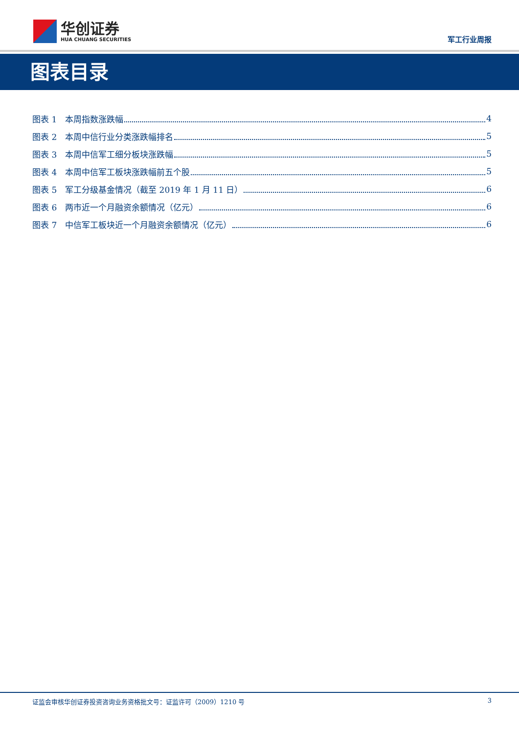华创证券
HUA CHUANG SECURITIES
军工行业周报
图表目录
图表 1　本周指数涨跌幅 4
图表 2　本周中信行业分类涨跌幅排名 5
图表 3　本周中信军工细分板块涨跌幅 5
图表 4　本周中信军工板块涨跌幅前五个股 5
图表 5　军工分级基金情况（截至 2019 年 1 月 11 日） 6
图表 6　两市近一个月融资余额情况（亿元） 6
图表 7　中信军工板块近一个月融资余额情况（亿元） 6
证监会审核华创证券投资咨询业务资格批文号：证监许可（2009）1210 号 3